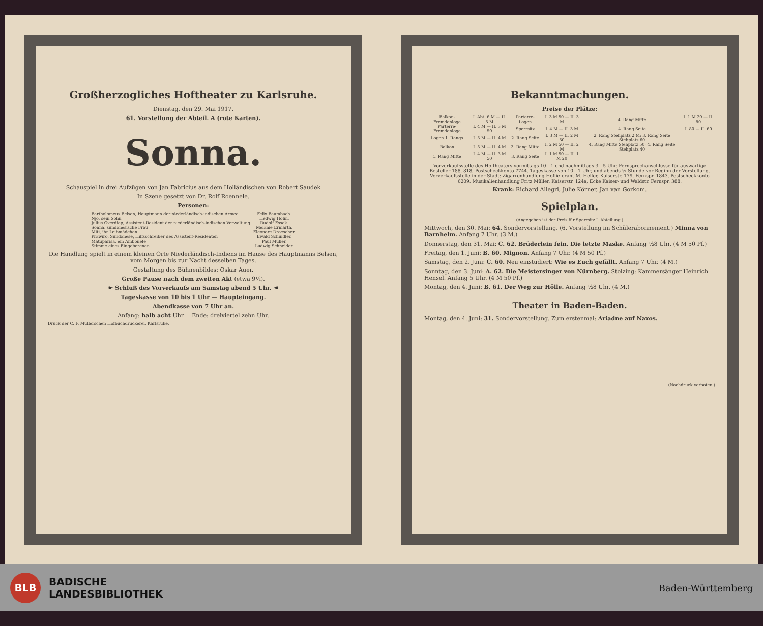Großherzogliches Hoftheater zu Karlsruhe.
Dienstag, den 29. Mai 1917.
61. Vorstellung der Abteil. A (rote Karten).
Sonna.
Schauspiel in drei Aufzügen von Jan Fabricius aus dem Holländischen von Robert Saudek
In Szene gesetzt von Dr. Rolf Roennele.
Personen:
| Bartholomeus Belsen, Hauptmann der niederländisch-indischen Armee | Felix Baumbach. |
| Njo, sein Sohn | Hedwig Holm. |
| Julius Overdiep, Assistent-Resident der niederländisch-indischen Verwaltung | Rudolf Essek. |
| Sonna, sundanesische Frau | Melanie Ermarth. |
| Miti, ihr Leibmädchen | Eleonore Droescher. |
| Prawiro, Sundanese, Hilfsschreiber des Assistent-Residenten | Ewald Schindler. |
| Matuparisa, ein Amboneſe | Paul Müller. |
| Stimme eines Eingeborenen | Ludwig Schneider. |
Die Handlung spielt in einem kleinen Orte Niederländisch-Indiens im Hause des Hauptmanns Belsen, vom Morgen bis zur Nacht desselben Tages.
Gestaltung des Bühnenbildes: Oskar Auer.
Große Pause nach dem zweiten Akt (etwa 9¼).
☛ Schluß des Vorverkaufs am Samstag abend 5 Uhr. ☚
Tageskasse von 10 bis 1 Uhr — Haupteingang.
Abendkasse von 7 Uhr an.
Anfang: halb acht Uhr. Ende: dreiviertel zehn Uhr.
Druck der C. F. Müllerschen Hofbuchdruckerei, Karlsruhe.
Bekanntmachungen.
Preise der Plätze:
| Balkon-Fremdenloge | I. Abt. 6 M — II. 5 M | Parterre-Logen | I. 3 M 50 — II. 3 M | 4. Rang Mitte | I. 1 M 20 — II. 80 |
| Parterre-Fremdenloge | I. 4 M — II. 3 M 50 | Sperrsitz | I. 4 M — II. 3 M | 4. Rang Seite | I. 80 — II. 60 |
| Logen 1. Rangs | I. 5 M — II. 4 M | 2. Rang Seite | I. 3 M — II. 2 M 50 | 2. Rang Stehplatz 2 M; 3. Rang Seite Stehplatz 60 | |
| Balkon | I. 5 M — II. 4 M | 3. Rang Mitte | I. 2 M 50 — II. 2 M | 4. Rang Mitte Stehplatz 50; 4. Rang Seite Stehplatz 40 | |
| 1. Rang Mitte | I. 4 M — II. 3 M 50 | 3. Rang Seite | I. 1 M 50 — II. 1 M 20 | | |
Vorverkaufsstelle des Hoftheaters vormittags 10—1 und nachmittags 3—5 Uhr. Fernsprechanschlüsse für auswärtige Besteller 188, 818, Postscheckkonto 7744. Tageskasse von 10—1 Uhr, und abends ½ Stunde vor Beginn der Vorstellung. Vorverkaufsstelle in der Stadt: Zigarrenhandlung Hoflieferant M. Heller, Kaiserstr. 179, Fernspr. 1843, Postscheckkonto 6209. Musikalienhandlung Fritz Müller, Kaiserstr. 124a, Ecke Kaiser- und Waldstr. Fernspr. 388.
Krank: Richard Allegri, Julie Körner, Jan van Gorkom.
Spielplan.
(Angegeben ist der Preis für Sperrsitz I. Abteilung.)
Mittwoch, den 30. Mai: 64. Sondervorstellung. (6. Vorstellung im Schülerabonnement.) Minna von Barnhelm. Anfang 7 Uhr. (3 M.)
Donnerstag, den 31. Mai: C. 62. Brüderlein fein. Die letzte Maske. Anfang ½8 Uhr. (4 M 50 Pf.)
Freitag, den 1. Juni: B. 60. Mignon. Anfang 7 Uhr. (4 M 50 Pf.)
Samstag, den 2. Juni: C. 60. Neu einstudiert: Wie es Euch gefällt. Anfang 7 Uhr. (4 M.)
Sonntag, den 3. Juni: A. 62. Die Meistersinger von Nürnberg. Stolzing: Kammersänger Heinrich Hensel. Anfang 5 Uhr. (4 M 50 Pf.)
Montag, den 4. Juni: B. 61. Der Weg zur Hölle. Anfang ½8 Uhr. (4 M.)
Theater in Baden-Baden.
Montag, den 4. Juni: 31. Sondervorstellung. Zum erstenmal: Ariadne auf Naxos.
(Nachdruck verboten.)
BLB
BADISCHE
LANDESBIBLIOTHEK
Baden-Württemberg